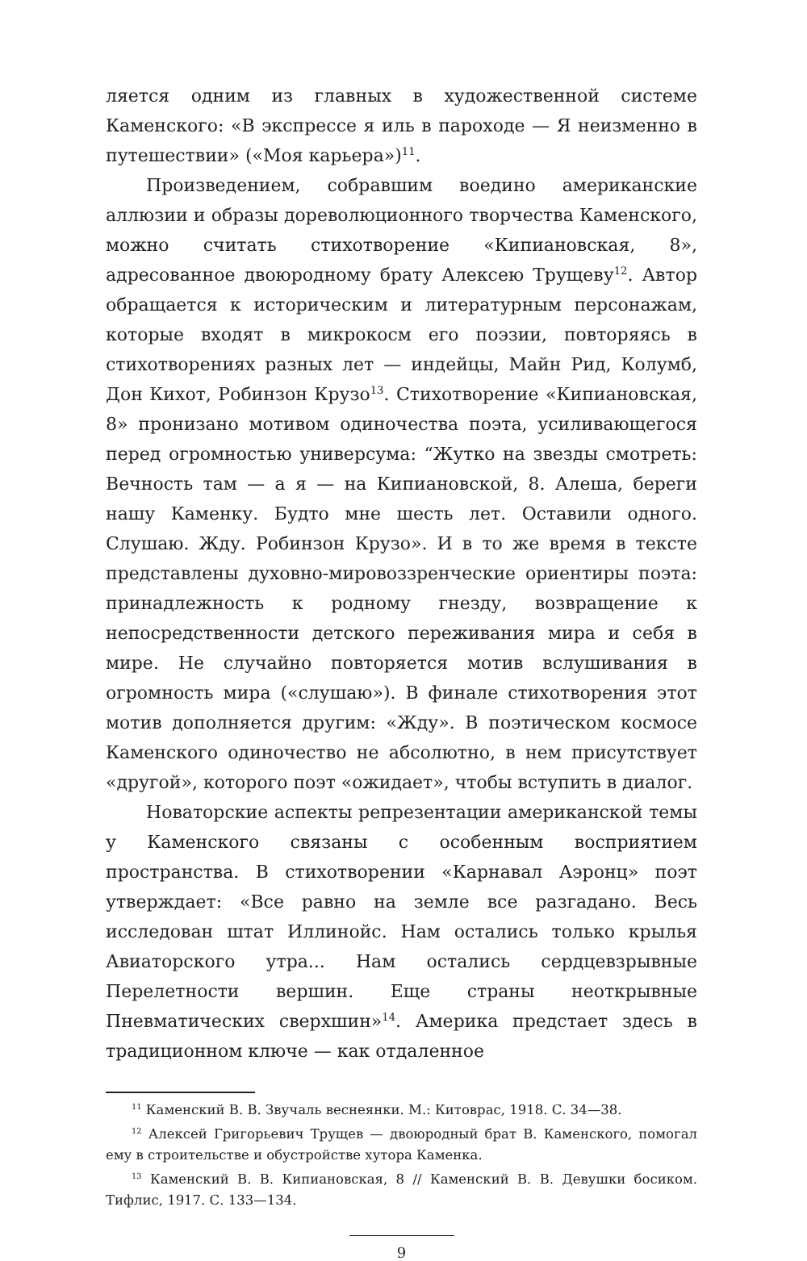ляется одним из главных в художественной системе Каменского: «В экспрессе я иль в пароходе — Я неизменно в путешествии» («Моя карьера»)<sup>11</sup>.
Произведением, собравшим воедино американские аллюзии и образы дореволюционного творчества Каменского, можно считать стихотворение «Кипиановская, 8», адресованное двоюродному брату Алексею Трущеву<sup>12</sup>. Автор обращается к историческим и литературным персонажам, которые входят в микрокосм его поэзии, повторяясь в стихотворениях разных лет — индейцы, Майн Рид, Колумб, Дон Кихот, Робинзон Крузо<sup>13</sup>. Стихотворение «Кипиановская, 8» пронизано мотивом одиночества поэта, усиливающегося перед огромностью универсума: “Жутко на звезды смотреть: Вечность там — а я — на Кипиановской, 8. Алеша, береги нашу Каменку. Будто мне шесть лет. Оставили одного. Слушаю. Жду. Робинзон Крузо». И в то же время в тексте представлены духовно-мировоззренческие ориентиры поэта: принадлежность к родному гнезду, возвращение к непосредственности детского переживания мира и себя в мире. Не случайно повторяется мотив вслушивания в огромность мира («слушаю»). В финале стихотворения этот мотив дополняется другим: «Жду». В поэтическом космосе Каменского одиночество не абсолютно, в нем присутствует «другой», которого поэт «ожидает», чтобы вступить в диалог.
Новаторские аспекты репрезентации американской темы у Каменского связаны с особенным восприятием пространства. В стихотворении «Карнавал Аэронц» поэт утверждает: «Все равно на земле все разгадано. Весь исследован штат Иллинойс. Нам остались только крылья Авиаторского утра... Нам остались сердцевзрывные Перелетности вершин. Еще страны неоткрывные Пневматических сверхшин»<sup>14</sup>. Америка предстает здесь в традиционном ключе — как отдаленное
<sup>11</sup> Каменский В. В. Звучаль веснеянки. М.: Китоврас, 1918. С. 34—38.
<sup>12</sup> Алексей Григорьевич Трущев — двоюродный брат В. Каменского, помогал ему в строительстве и обустройстве хутора Каменка.
<sup>13</sup> Каменский В. В. Кипиановская, 8 // Каменский В. В. Девушки босиком. Тифлис, 1917. С. 133—134.
9